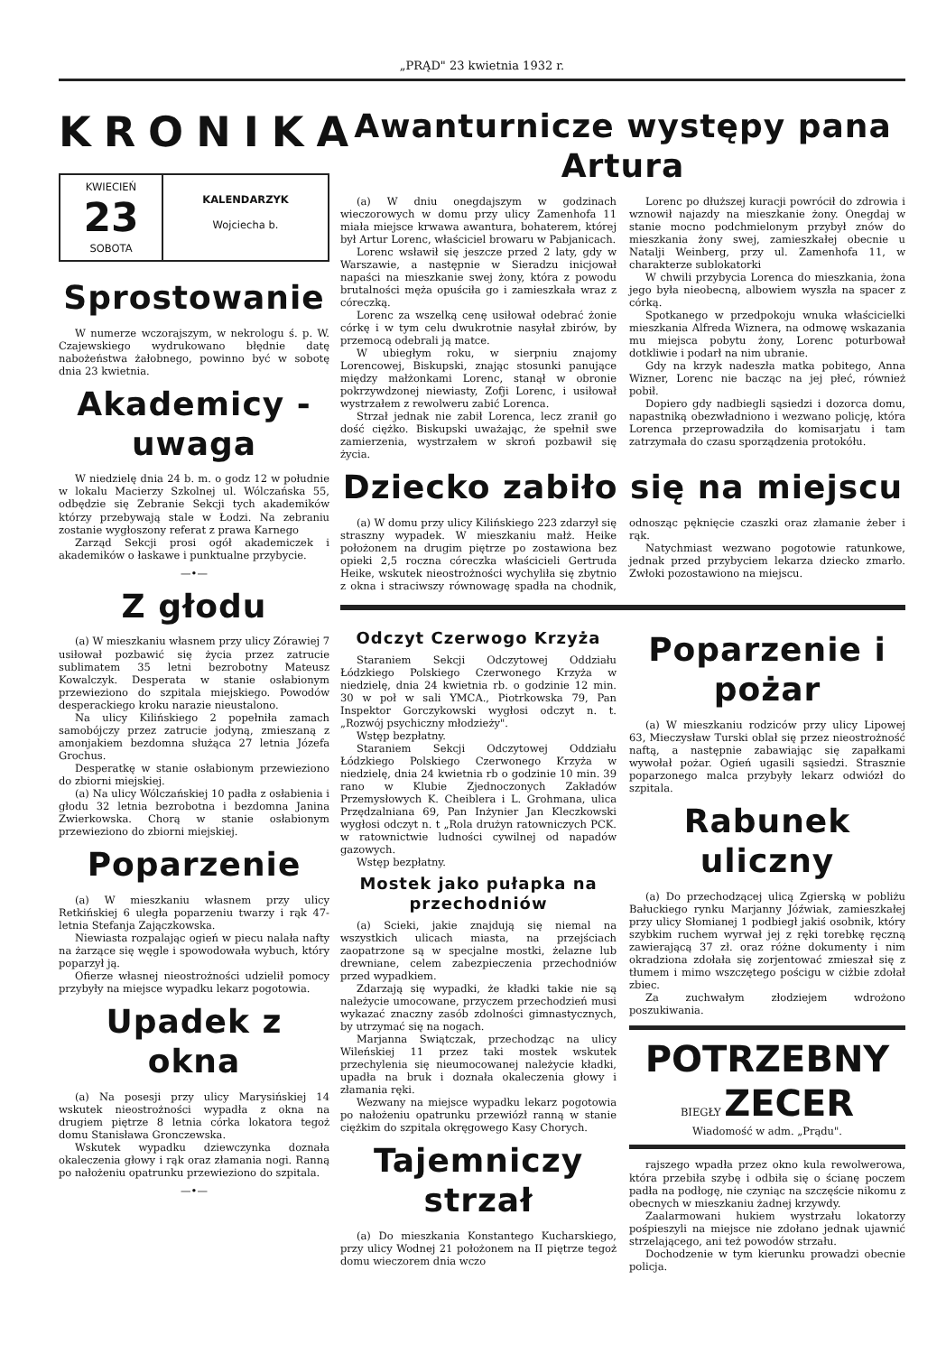„PRĄD" 23 kwietnia 1932 r.
KRONIKA
KWIECIEŃ
23
SOBOTA
KALENDARZYK
Wojciecha b.
Sprostowanie
W numerze wczorajszym, w nekrologu ś. p. W. Czajewskiego wydrukowano błędnie datę nabożeństwa żałobnego, powinno być w sobotę dnia 23 kwietnia.
Akademicy - uwaga
W niedzielę dnia 24 b. m. o godz 12 w południe w lokalu Macierzy Szkolnej ul. Wólczańska 55, odbędzie się Zebranie Sekcji tych akademików którzy przebywają stale w Łodzi. Na zebraniu zostanie wygłoszony referat z prawa Karnego
Zarząd Sekcji prosi ogół akademiczek i akademików o łaskawe i punktualne przybycie.
—•—
Z głodu
(a) W mieszkaniu własnem przy ulicy Zórawiej 7 usiłował pozbawić się życia przez zatrucie sublimatem 35 letni bezrobotny Mateusz Kowalczyk. Desperata w stanie osłabionym przewieziono do szpitala miejskiego. Powodów desperackiego kroku narazie nieustalono.
Na ulicy Kilińskiego 2 popełniła zamach samobójczy przez zatrucie jodyną, zmieszaną z amonjakiem bezdomna służąca 27 letnia Józefa Grochus.
Desperatkę w stanie osłabionym przewieziono do zbiorni miejskiej.
(a) Na ulicy Wólczańskiej 10 padła z osłabienia i głodu 32 letnia bezrobotna i bezdomna Janina Zwierkowska. Chorą w stanie osłabionym przewieziono do zbiorni miejskiej.
Poparzenie
(a) W mieszkaniu własnem przy ulicy Retkińskiej 6 uległa poparzeniu twarzy i rąk 47-letnia Stefanja Zajączkowska.
Niewiasta rozpalając ogień w piecu nalała nafty na żarzące się węgle i spowodowała wybuch, który poparzył ją.
Ofierze własnej nieostrożności udzielił pomocy przybyły na miejsce wypadku lekarz pogotowia.
Upadek z okna
(a) Na posesji przy ulicy Marysińskiej 14 wskutek nieostrożności wypadła z okna na drugiem piętrze 8 letnia córka lokatora tegoż domu Stanisława Gronczewska.
Wskutek wypadku dziewczynka doznała okaleczenia głowy i rąk oraz złamania nogi. Ranną po nałożeniu opatrunku przewieziono do szpitala.
—•—
Awanturnicze występy pana Artura
(a) W dniu onegdajszym w godzinach wieczorowych w domu przy ulicy Zamenhofa 11 miała miejsce krwawa awantura, bohaterem, której był Artur Lorenc, właściciel browaru w Pabjanicach.
Lorenc wsławił się jeszcze przed 2 laty, gdy w Warszawie, a następnie w Sieradzu inicjował napaści na mieszkanie swej żony, która z powodu brutalności męża opuściła go i zamieszkała wraz z córeczką.
Lorenc za wszelką cenę usiłował odebrać żonie córkę i w tym celu dwukrotnie nasyłał zbirów, by przemocą odebrali ją matce.
W ubiegłym roku, w sierpniu znajomy Lorencowej, Biskupski, znając stosunki panujące między małżonkami Lorenc, stanął w obronie pokrzywdzonej niewiasty, Zofji Lorenc, i usiłował wystrzałem z rewolweru zabić Lorenca.
Strzał jednak nie zabił Lorenca, lecz zranił go dość ciężko. Biskupski uważając, że spełnił swe zamierzenia, wystrzałem w skroń pozbawił się życia.
Lorenc po dłuższej kuracji powrócił do zdrowia i wznowił najazdy na mieszkanie żony. Onegdaj w stanie mocno podchmielonym przybył znów do mieszkania żony swej, zamieszkałej obecnie u Natalji Weinberg, przy ul. Zamenhofa 11, w charakterze sublokatorki
W chwili przybycia Lorenca do mieszkania, żona jego była nieobecną, albowiem wyszła na spacer z córką.
Spotkanego w przedpokoju wnuka właścicielki mieszkania Alfreda Wiznera, na odmowę wskazania mu miejsca pobytu żony, Lorenc poturbował dotkliwie i podarł na nim ubranie.
Gdy na krzyk nadeszła matka pobitego, Anna Wizner, Lorenc nie bacząc na jej płeć, również pobił.
Dopiero gdy nadbiegli sąsiedzi i dozorca domu, napastniką obezwładniono i wezwano policję, która Lorenca przeprowadziła do komisarjatu i tam zatrzymała do czasu sporządzenia protokółu.
Dziecko zabiło się na miejscu
(a) W domu przy ulicy Kilińskiego 223 zdarzył się straszny wypadek. W mieszkaniu małż. Heike położonem na drugim piętrze po zostawiona bez opieki 2,5 roczna córeczka właścicieli Gertruda Heike, wskutek nieostrożności wychyliła się zbytnio z okna i straciwszy równowagę spadła na chodnik, odnosząc pęknięcie czaszki oraz złamanie żeber i rąk.
Natychmiast wezwano pogotowie ratunkowe, jednak przed przybyciem lekarza dziecko zmarło. Zwłoki pozostawiono na miejscu.
Odczyt Czerwogo Krzyża
Staraniem Sekcji Odczytowej Oddziału Łódzkiego Polskiego Czerwonego Krzyża w niedzielę, dnia 24 kwietnia rb. o godzinie 12 min. 30 w poł w sali YMCA., Piotrkowska 79, Pan Inspektor Gorczykowski wygłosi odczyt n. t. „Rozwój psychiczny młodzieży".
Wstęp bezpłatny.
Staraniem Sekcji Odczytowej Oddziału Łódzkiego Polskiego Czerwonego Krzyża w niedzielę, dnia 24 kwietnia rb o godzinie 10 min. 39 rano w Klubie Zjednoczonych Zakładów Przemysłowych K. Cheiblera i L. Grohmana, ulica Przędzalniana 69, Pan Inżynier Jan Kleczkowski wygłosi odczyt n. t „Rola drużyn ratowniczych PCK. w ratownictwie ludności cywilnej od napadów gazowych.
Wstęp bezpłatny.
Mostek jako pułapka na przechodniów
(a) Scieki, jakie znajdują się niemal na wszystkich ulicach miasta, na przejściach zaopatrzone są w specjalne mostki, żelazne lub drewniane, celem zabezpieczenia przechodniów przed wypadkiem.
Zdarzają się wypadki, że kładki takie nie są należycie umocowane, przyczem przechodzień musi wykazać znaczny zasób zdolności gimnastycznych, by utrzymać się na nogach.
Marjanna Swiątczak, przechodząc na ulicy Wileńskiej 11 przez taki mostek wskutek przechylenia się nieumocowanej należycie kładki, upadła na bruk i doznała okaleczenia głowy i złamania ręki.
Wezwany na miejsce wypadku lekarz pogotowia po nałożeniu opatrunku przewiózł ranną w stanie ciężkim do szpitala okręgowego Kasy Chorych.
Tajemniczy strzał
(a) Do mieszkania Konstantego Kucharskiego, przy ulicy Wodnej 21 położonem na II piętrze tegoż domu wieczorem dnia wczo
Poparzenie i pożar
(a) W mieszkaniu rodziców przy ulicy Lipowej 63, Mieczysław Turski oblał się przez nieostrożność naftą, a następnie zabawiając się zapałkami wywołał pożar. Ogień ugasili sąsiedzi. Strasznie poparzonego malca przybyły lekarz odwiózł do szpitala.
Rabunek uliczny
(a) Do przechodzącej ulicą Zgierską w pobliżu Bałuckiego rynku Marjanny Jóźwiak, zamieszkałej przy ulicy Słomianej 1 podbiegł jakiś osobnik, który szybkim ruchem wyrwał jej z ręki torebkę ręczną zawierającą 37 zł. oraz różne dokumenty i nim okradziona zdołała się zorjentować zmieszał się z tłumem i mimo wszczętego pościgu w ciżbie zdołał zbiec.
Za zuchwałym złodziejem wdrożono poszukiwania.
POTRZEBNY BIEGŁY ZECER
Wiadomość w adm. „Prądu".
rajszego wpadła przez okno kula rewolwerowa, która przebiła szybę i odbiła się o ścianę poczem padła na podłogę, nie czyniąc na szczęście nikomu z obecnych w mieszkaniu żadnej krzywdy.
Zaalarmowani hukiem wystrzału lokatorzy pośpieszyli na miejsce nie zdołano jednak ujawnić strzelającego, ani też powodów strzału.
Dochodzenie w tym kierunku prowadzi obecnie policja.